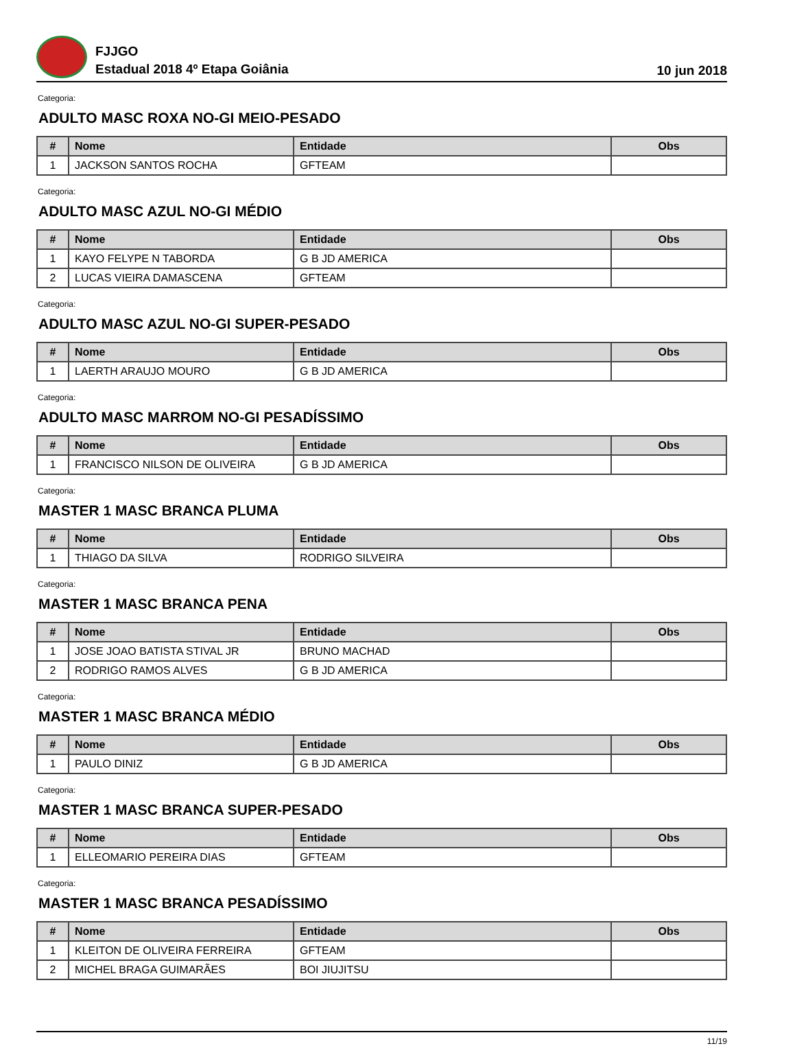FJJGO
Estadual 2018 4º Etapa Goiânia
10 jun 2018
Categoria:
ADULTO MASC ROXA NO-GI MEIO-PESADO
| # | Nome | Entidade | Obs |
| --- | --- | --- | --- |
| 1 | JACKSON SANTOS ROCHA | GFTEAM | |
Categoria:
ADULTO MASC AZUL NO-GI MÉDIO
| # | Nome | Entidade | Obs |
| --- | --- | --- | --- |
| 1 | KAYO FELYPE N TABORDA | G B JD AMERICA | |
| 2 | LUCAS VIEIRA DAMASCENA | GFTEAM | |
Categoria:
ADULTO MASC AZUL NO-GI SUPER-PESADO
| # | Nome | Entidade | Obs |
| --- | --- | --- | --- |
| 1 | LAERTH ARAUJO MOURO | G B JD AMERICA | |
Categoria:
ADULTO MASC MARROM NO-GI PESADÍSSIMO
| # | Nome | Entidade | Obs |
| --- | --- | --- | --- |
| 1 | FRANCISCO NILSON DE OLIVEIRA | G B JD AMERICA | |
Categoria:
MASTER 1 MASC BRANCA PLUMA
| # | Nome | Entidade | Obs |
| --- | --- | --- | --- |
| 1 | THIAGO DA SILVA | RODRIGO SILVEIRA | |
Categoria:
MASTER 1 MASC BRANCA PENA
| # | Nome | Entidade | Obs |
| --- | --- | --- | --- |
| 1 | JOSE JOAO BATISTA STIVAL JR | BRUNO MACHAD | |
| 2 | RODRIGO RAMOS ALVES | G B JD AMERICA | |
Categoria:
MASTER 1 MASC BRANCA MÉDIO
| # | Nome | Entidade | Obs |
| --- | --- | --- | --- |
| 1 | PAULO DINIZ | G B JD AMERICA | |
Categoria:
MASTER 1 MASC BRANCA SUPER-PESADO
| # | Nome | Entidade | Obs |
| --- | --- | --- | --- |
| 1 | ELLEOMARIO PEREIRA DIAS | GFTEAM | |
Categoria:
MASTER 1 MASC BRANCA PESADÍSSIMO
| # | Nome | Entidade | Obs |
| --- | --- | --- | --- |
| 1 | KLEITON DE OLIVEIRA FERREIRA | GFTEAM | |
| 2 | MICHEL BRAGA GUIMARÃES | BOI JIUJITSU | |
11/19